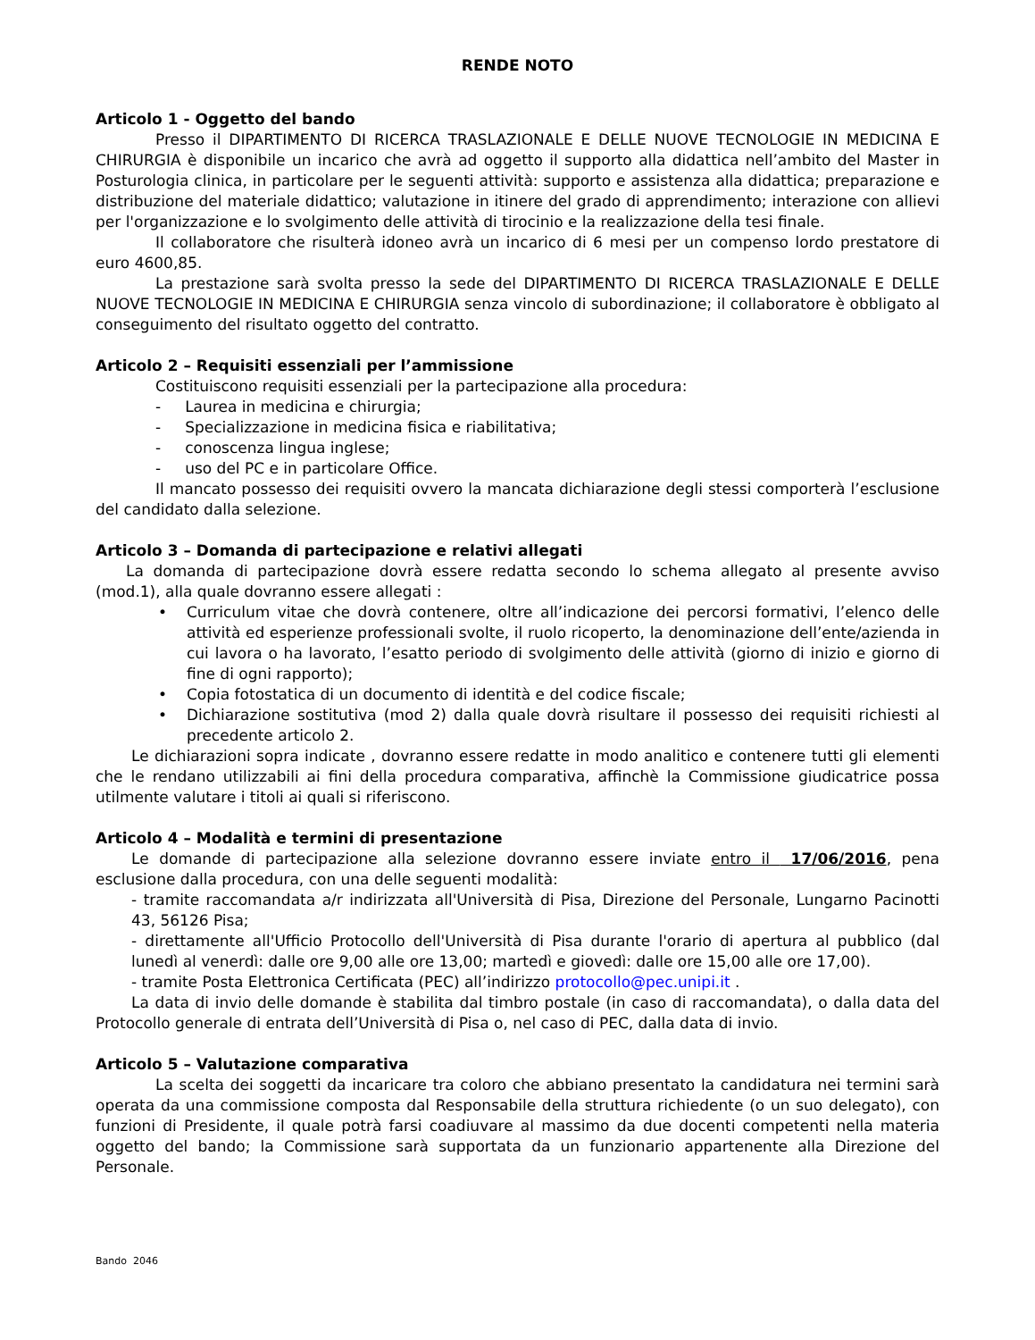RENDE NOTO
Articolo 1 - Oggetto del bando
Presso il DIPARTIMENTO DI RICERCA TRASLAZIONALE E DELLE NUOVE TECNOLOGIE IN MEDICINA E CHIRURGIA è disponibile un incarico che avrà ad oggetto il supporto alla didattica nell’ambito del Master in Posturologia clinica, in particolare per le seguenti attività: supporto e assistenza alla didattica; preparazione e distribuzione del materiale didattico; valutazione in itinere del grado di apprendimento; interazione con allievi per l'organizzazione e lo svolgimento delle attività di tirocinio e la realizzazione della tesi finale.
Il collaboratore che risulterà idoneo avrà un incarico di 6 mesi per un compenso lordo prestatore di euro 4600,85.
La prestazione sarà svolta presso la sede del DIPARTIMENTO DI RICERCA TRASLAZIONALE E DELLE NUOVE TECNOLOGIE IN MEDICINA E CHIRURGIA senza vincolo di subordinazione; il collaboratore è obbligato al conseguimento del risultato oggetto del contratto.
Articolo 2 – Requisiti essenziali per l’ammissione
Costituiscono requisiti essenziali per la partecipazione alla procedura:
- Laurea in medicina e chirurgia;
- Specializzazione in medicina fisica e riabilitativa;
- conoscenza lingua inglese;
- uso del PC e in particolare Office.
Il mancato possesso dei requisiti ovvero la mancata dichiarazione degli stessi comporterà l’esclusione del candidato dalla selezione.
Articolo 3 – Domanda di partecipazione e relativi allegati
La domanda di partecipazione dovrà essere redatta secondo lo schema allegato al presente avviso (mod.1), alla quale dovranno essere allegati :
• Curriculum vitae che dovrà contenere, oltre all’indicazione dei percorsi formativi, l’elenco delle attività ed esperienze professionali svolte, il ruolo ricoperto, la denominazione dell’ente/azienda in cui lavora o ha lavorato, l’esatto periodo di svolgimento delle attività (giorno di inizio e giorno di fine di ogni rapporto);
• Copia fotostatica di un documento di identità e del codice fiscale;
• Dichiarazione sostitutiva (mod 2) dalla quale dovrà risultare il possesso dei requisiti richiesti al precedente articolo 2.
Le dichiarazioni sopra indicate , dovranno essere redatte in modo analitico e contenere tutti gli elementi che le rendano utilizzabili ai fini della procedura comparativa, affinchè la Commissione giudicatrice possa utilmente valutare i titoli ai quali si riferiscono.
Articolo 4 – Modalità e termini di presentazione
Le domande di partecipazione alla selezione dovranno essere inviate entro il 17/06/2016, pena esclusione dalla procedura, con una delle seguenti modalità:
- tramite raccomandata a/r indirizzata all'Università di Pisa, Direzione del Personale, Lungarno Pacinotti 43, 56126 Pisa;
- direttamente all'Ufficio Protocollo dell'Università di Pisa durante l'orario di apertura al pubblico (dal lunedì al venerdì: dalle ore 9,00 alle ore 13,00; martedì e giovedì: dalle ore 15,00 alle ore 17,00).
- tramite Posta Elettronica Certificata (PEC) all’indirizzo protocollo@pec.unipi.it .
La data di invio delle domande è stabilita dal timbro postale (in caso di raccomandata), o dalla data del Protocollo generale di entrata dell’Università di Pisa o, nel caso di PEC, dalla data di invio.
Articolo 5 – Valutazione comparativa
La scelta dei soggetti da incaricare tra coloro che abbiano presentato la candidatura nei termini sarà operata da una commissione composta dal Responsabile della struttura richiedente (o un suo delegato), con funzioni di Presidente, il quale potrà farsi coadiuvare al massimo da due docenti competenti nella materia oggetto del bando; la Commissione sarà supportata da un funzionario appartenente alla Direzione del Personale.
Bando 2046